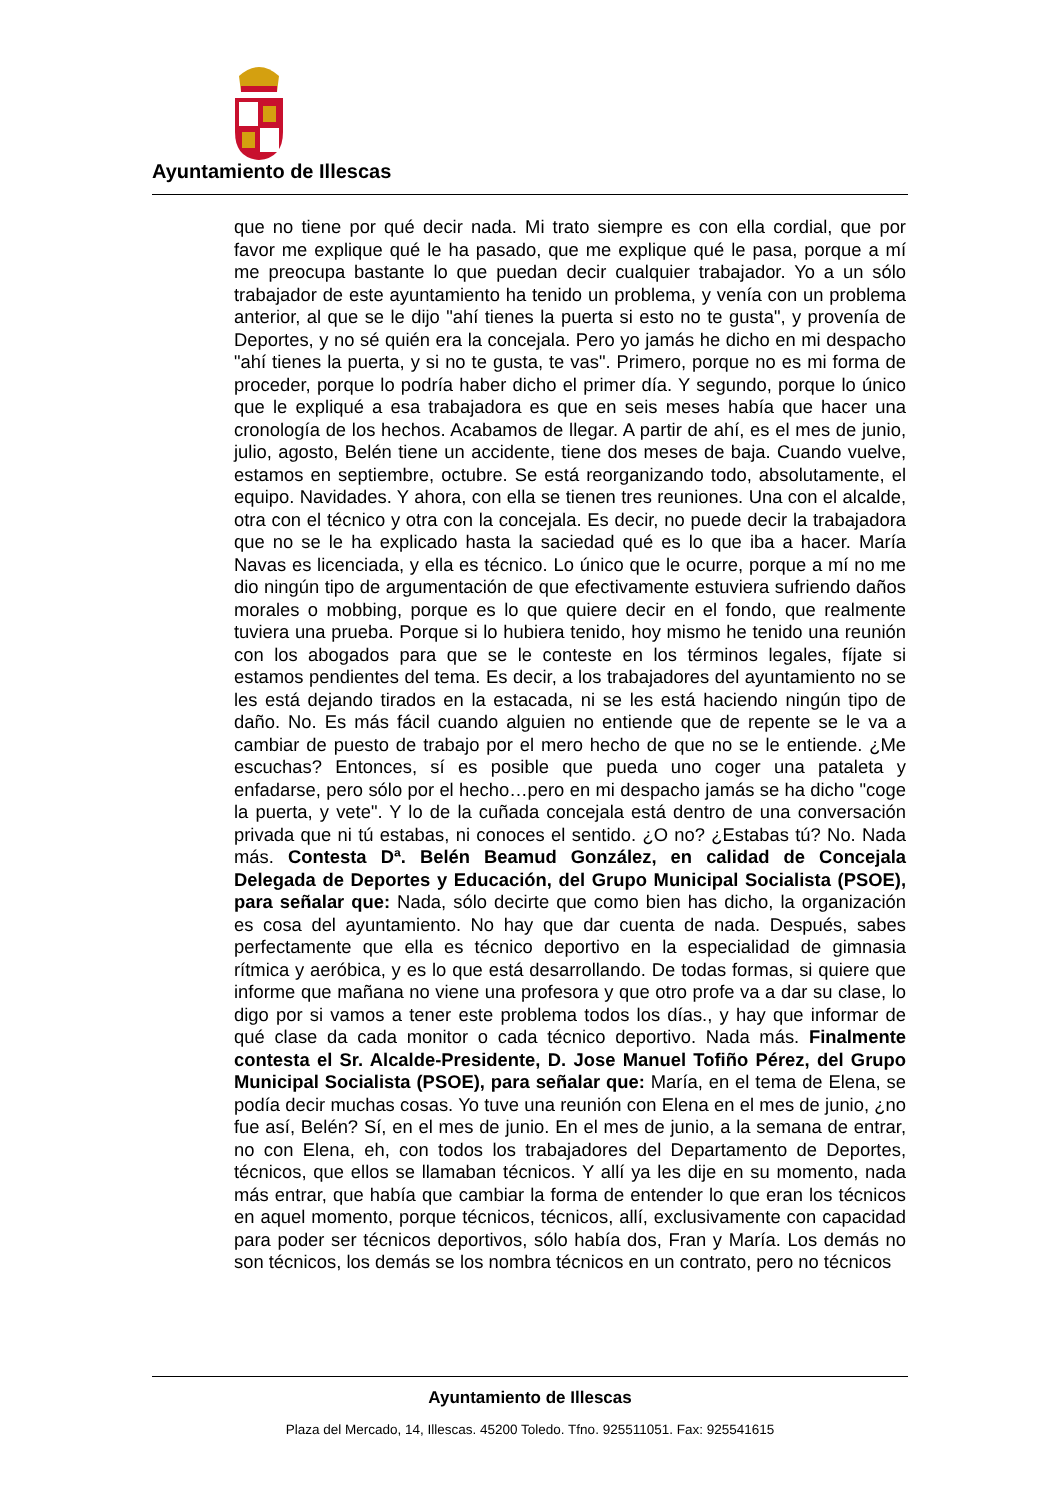Ayuntamiento de Illescas
que no tiene por qué decir nada. Mi trato siempre es con ella cordial, que por favor me explique qué le ha pasado, que me explique qué le pasa, porque a mí me preocupa bastante lo que puedan decir cualquier trabajador. Yo a un sólo trabajador de este ayuntamiento ha tenido un problema, y venía con un problema anterior, al que se le dijo "ahí tienes la puerta si esto no te gusta", y provenía de Deportes, y no sé quién era la concejala. Pero yo jamás he dicho en mi despacho "ahí tienes la puerta, y si no te gusta, te vas". Primero, porque no es mi forma de proceder, porque lo podría haber dicho el primer día. Y segundo, porque lo único que le expliqué a esa trabajadora es que en seis meses había que hacer una cronología de los hechos. Acabamos de llegar. A partir de ahí, es el mes de junio, julio, agosto, Belén tiene un accidente, tiene dos meses de baja. Cuando vuelve, estamos en septiembre, octubre. Se está reorganizando todo, absolutamente, el equipo. Navidades. Y ahora, con ella se tienen tres reuniones. Una con el alcalde, otra con el técnico y otra con la concejala. Es decir, no puede decir la trabajadora que no se le ha explicado hasta la saciedad qué es lo que iba a hacer. María Navas es licenciada, y ella es técnico. Lo único que le ocurre, porque a mí no me dio ningún tipo de argumentación de que efectivamente estuviera sufriendo daños morales o mobbing, porque es lo que quiere decir en el fondo, que realmente tuviera una prueba. Porque si lo hubiera tenido, hoy mismo he tenido una reunión con los abogados para que se le conteste en los términos legales, fíjate si estamos pendientes del tema. Es decir, a los trabajadores del ayuntamiento no se les está dejando tirados en la estacada, ni se les está haciendo ningún tipo de daño. No. Es más fácil cuando alguien no entiende que de repente se le va a cambiar de puesto de trabajo por el mero hecho de que no se le entiende. ¿Me escuchas? Entonces, sí es posible que pueda uno coger una pataleta y enfadarse, pero sólo por el hecho…pero en mi despacho jamás se ha dicho "coge la puerta, y vete". Y lo de la cuñada concejala está dentro de una conversación privada que ni tú estabas, ni conoces el sentido. ¿O no? ¿Estabas tú? No. Nada más. Contesta Dª. Belén Beamud González, en calidad de Concejala Delegada de Deportes y Educación, del Grupo Municipal Socialista (PSOE), para señalar que: Nada, sólo decirte que como bien has dicho, la organización es cosa del ayuntamiento. No hay que dar cuenta de nada. Después, sabes perfectamente que ella es técnico deportivo en la especialidad de gimnasia rítmica y aeróbica, y es lo que está desarrollando. De todas formas, si quiere que informe que mañana no viene una profesora y que otro profe va a dar su clase, lo digo por si vamos a tener este problema todos los días., y hay que informar de qué clase da cada monitor o cada técnico deportivo. Nada más. Finalmente contesta el Sr. Alcalde-Presidente, D. Jose Manuel Tofiño Pérez, del Grupo Municipal Socialista (PSOE), para señalar que: María, en el tema de Elena, se podía decir muchas cosas. Yo tuve una reunión con Elena en el mes de junio, ¿no fue así, Belén? Sí, en el mes de junio. En el mes de junio, a la semana de entrar, no con Elena, eh, con todos los trabajadores del Departamento de Deportes, técnicos, que ellos se llamaban técnicos. Y allí ya les dije en su momento, nada más entrar, que había que cambiar la forma de entender lo que eran los técnicos en aquel momento, porque técnicos, técnicos, allí, exclusivamente con capacidad para poder ser técnicos deportivos, sólo había dos, Fran y María. Los demás no son técnicos, los demás se los nombra técnicos en un contrato, pero no técnicos
Ayuntamiento de Illescas
Plaza del Mercado, 14, Illescas. 45200 Toledo. Tfno. 925511051. Fax: 925541615